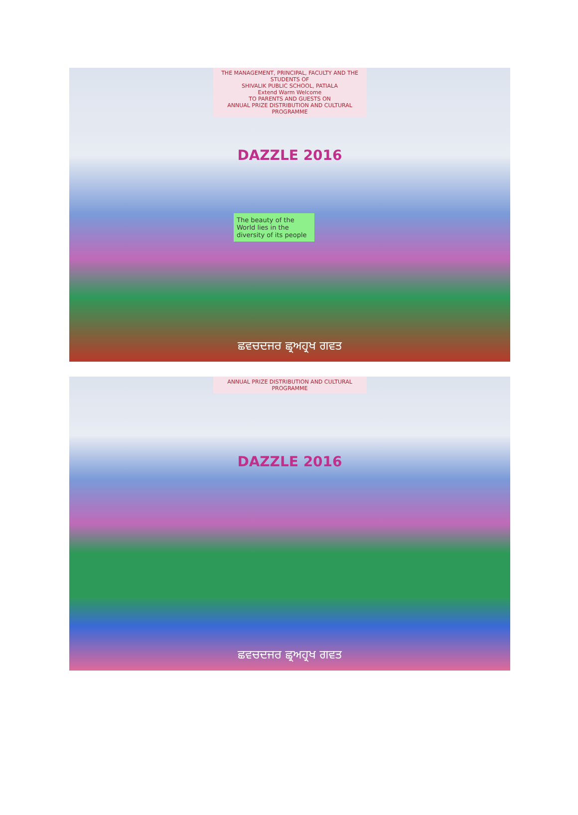THE MANAGEMENT, PRINCIPAL, FACULTY AND THE STUDENTS OF
SHIVALIK PUBLIC SCHOOL, PATIALA
Extend Warm Welcome
TO PARENTS AND GUESTS ON
ANNUAL PRIZE DISTRIBUTION AND CULTURAL PROGRAMME
DAZZLE 2016
The beauty of the World lies in the diversity of its people
ਛਵਚਦਜਰ ਛ੍ਰਅਹ੍ਰਖ ਗਵਤ
ANNUAL PRIZE DISTRIBUTION AND CULTURAL PROGRAMME
DAZZLE 2016
ਛਵਚਦਜਰ ਛ੍ਰਅਹ੍ਰਖ ਗਵਤ